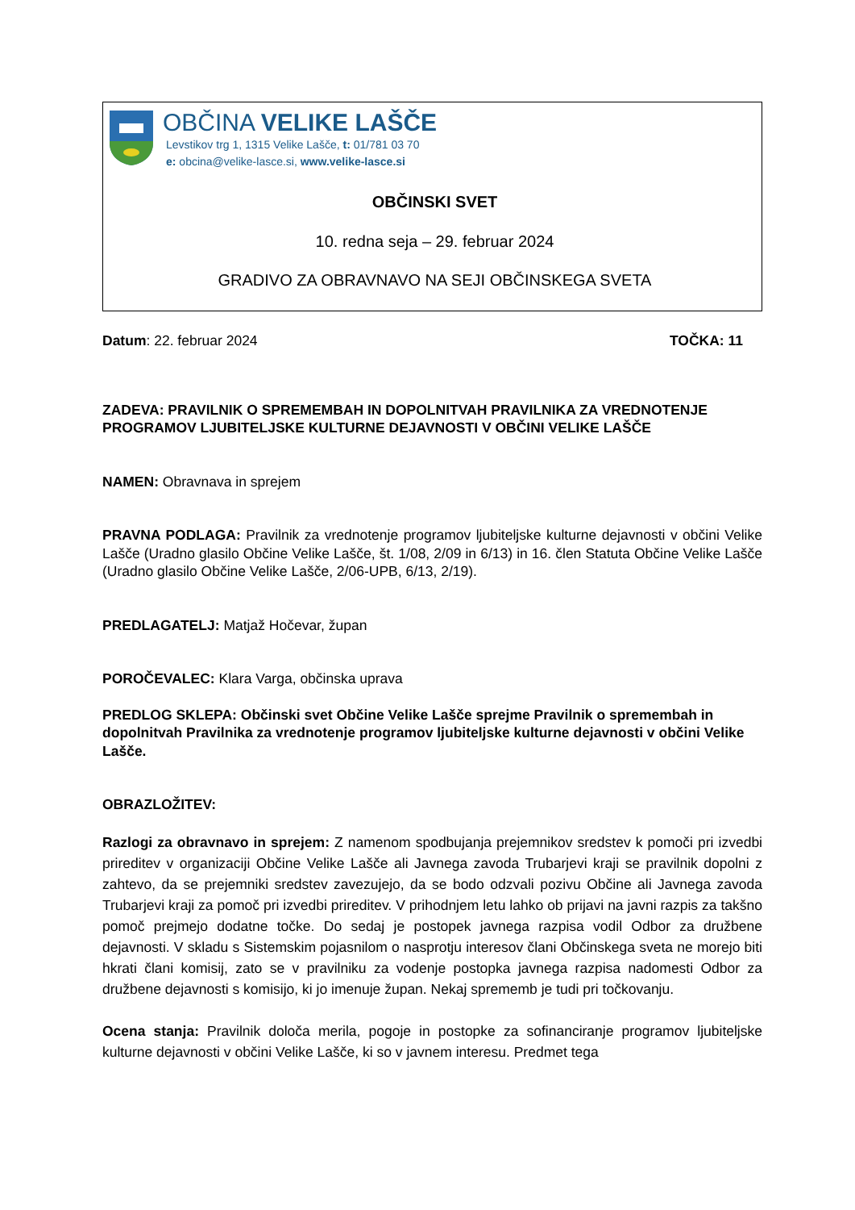OBČINA VELIKE LAŠČE
Levstikov trg 1, 1315 Velike Lašče, t: 01/781 03 70
e: obcina@velike-lasce.si, www.velike-lasce.si
OBČINSKI SVET
10. redna seja – 29. februar 2024
GRADIVO ZA OBRAVNAVO NA SEJI OBČINSKEGA SVETA
Datum: 22. februar 2024 TOČKA: 11
ZADEVA: PRAVILNIK O SPREMEMBAH IN DOPOLNITVAH PRAVILNIKA ZA VREDNOTENJE PROGRAMOV LJUBITELJSKE KULTURNE DEJAVNOSTI V OBČINI VELIKE LAŠČE
NAMEN: Obravnava in sprejem
PRAVNA PODLAGA: Pravilnik za vrednotenje programov ljubiteljske kulturne dejavnosti v občini Velike Lašče (Uradno glasilo Občine Velike Lašče, št. 1/08, 2/09 in 6/13) in 16. člen Statuta Občine Velike Lašče (Uradno glasilo Občine Velike Lašče, 2/06-UPB, 6/13, 2/19).
PREDLAGATELJ: Matjaž Hočevar, župan
POROČEVALEC: Klara Varga, občinska uprava
PREDLOG SKLEPA: Občinski svet Občine Velike Lašče sprejme Pravilnik o spremembah in dopolnitvah Pravilnika za vrednotenje programov ljubiteljske kulturne dejavnosti v občini Velike Lašče.
OBRAZLOŽITEV:
Razlogi za obravnavo in sprejem: Z namenom spodbujanja prejemnikov sredstev k pomoči pri izvedbi prireditev v organizaciji Občine Velike Lašče ali Javnega zavoda Trubarjevi kraji se pravilnik dopolni z zahtevo, da se prejemniki sredstev zavezujejo, da se bodo odzvali pozivu Občine ali Javnega zavoda Trubarjevi kraji za pomoč pri izvedbi prireditev. V prihodnjem letu lahko ob prijavi na javni razpis za takšno pomoč prejmejo dodatne točke. Do sedaj je postopek javnega razpisa vodil Odbor za družbene dejavnosti. V skladu s Sistemskim pojasnilom o nasprotju interesov člani Občinskega sveta ne morejo biti hkrati člani komisij, zato se v pravilniku za vodenje postopka javnega razpisa nadomesti Odbor za družbene dejavnosti s komisijo, ki jo imenuje župan. Nekaj sprememb je tudi pri točkovanju.
Ocena stanja: Pravilnik določa merila, pogoje in postopke za sofinanciranje programov ljubiteljske kulturne dejavnosti v občini Velike Lašče, ki so v javnem interesu. Predmet tega